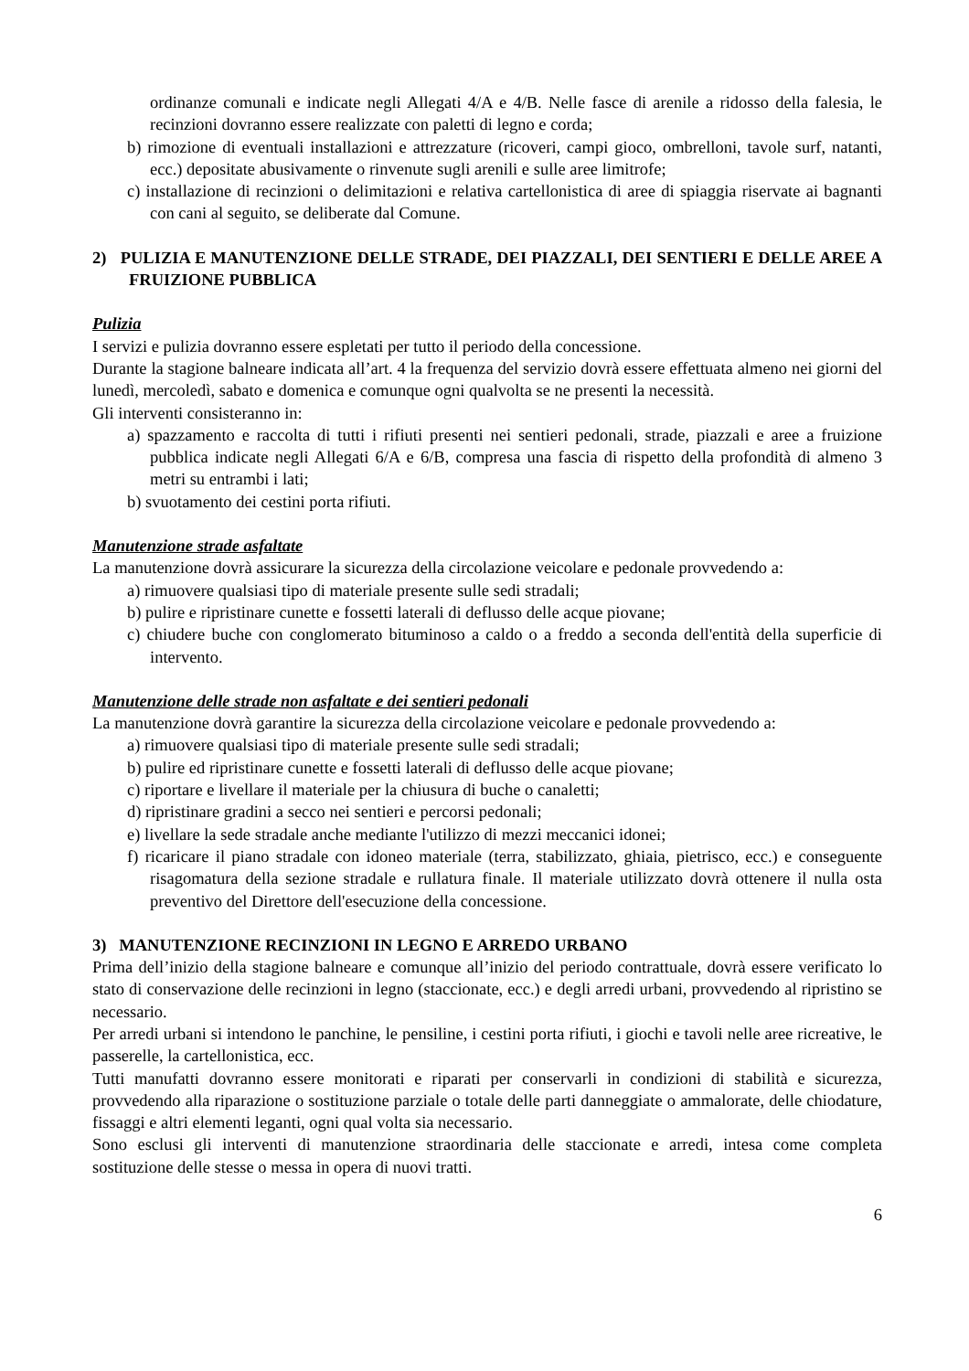ordinanze comunali e indicate negli Allegati 4/A e 4/B. Nelle fasce di arenile a ridosso della falesia, le recinzioni dovranno essere realizzate con paletti di legno e corda;
b) rimozione di eventuali installazioni e attrezzature (ricoveri, campi gioco, ombrelloni, tavole surf, natanti, ecc.) depositate abusivamente o rinvenute sugli arenili e sulle aree limitrofe;
c) installazione di recinzioni o delimitazioni e relativa cartellonistica di aree di spiaggia riservate ai bagnanti con cani al seguito, se deliberate dal Comune.
2) PULIZIA E MANUTENZIONE DELLE STRADE, DEI PIAZZALI, DEI SENTIERI E DELLE AREE A FRUIZIONE PUBBLICA
Pulizia
I servizi e pulizia dovranno essere espletati per tutto il periodo della concessione.
Durante la stagione balneare indicata all’art. 4 la frequenza del servizio dovrà essere effettuata almeno nei giorni del lunedì, mercoledì, sabato e domenica e comunque ogni qualvolta se ne presenti la necessità.
Gli interventi consisteranno in:
a) spazzamento e raccolta di tutti i rifiuti presenti nei sentieri pedonali, strade, piazzali e aree a fruizione pubblica indicate negli Allegati 6/A e 6/B, compresa una fascia di rispetto della profondità di almeno 3 metri su entrambi i lati;
b) svuotamento dei cestini porta rifiuti.
Manutenzione strade asfaltate
La manutenzione dovrà assicurare la sicurezza della circolazione veicolare e pedonale provvedendo a:
a) rimuovere qualsiasi tipo di materiale presente sulle sedi stradali;
b) pulire e ripristinare cunette e fossetti laterali di deflusso delle acque piovane;
c) chiudere buche con conglomerato bituminoso a caldo o a freddo a seconda dell'entità della superficie di intervento.
Manutenzione delle strade non asfaltate e dei sentieri pedonali
La manutenzione dovrà garantire la sicurezza della circolazione veicolare e pedonale provvedendo a:
a) rimuovere qualsiasi tipo di materiale presente sulle sedi stradali;
b) pulire ed ripristinare cunette e fossetti laterali di deflusso delle acque piovane;
c) riportare e livellare il materiale per la chiusura di buche o canaletti;
d) ripristinare gradini a secco nei sentieri e percorsi pedonali;
e) livellare la sede stradale anche mediante l'utilizzo di mezzi meccanici idonei;
f) ricaricare il piano stradale con idoneo materiale (terra, stabilizzato, ghiaia, pietrisco, ecc.) e conseguente risagomatura della sezione stradale e rullatura finale. Il materiale utilizzato dovrà ottenere il nulla osta preventivo del Direttore dell'esecuzione della concessione.
3) MANUTENZIONE RECINZIONI IN LEGNO E ARREDO URBANO
Prima dell’inizio della stagione balneare e comunque all’inizio del periodo contrattuale, dovrà essere verificato lo stato di conservazione delle recinzioni in legno (staccionate, ecc.) e degli arredi urbani, provvedendo al ripristino se necessario.
Per arredi urbani si intendono le panchine, le pensiline, i cestini porta rifiuti, i giochi e tavoli nelle aree ricreative, le passerelle, la cartellonistica, ecc.
Tutti manufatti dovranno essere monitorati e riparati per conservarli in condizioni di stabilità e sicurezza, provvedendo alla riparazione o sostituzione parziale o totale delle parti danneggiate o ammalorate, delle chiodature, fissaggi e altri elementi leganti, ogni qual volta sia necessario.
Sono esclusi gli interventi di manutenzione straordinaria delle staccionate e arredi, intesa come completa sostituzione delle stesse o messa in opera di nuovi tratti.
6